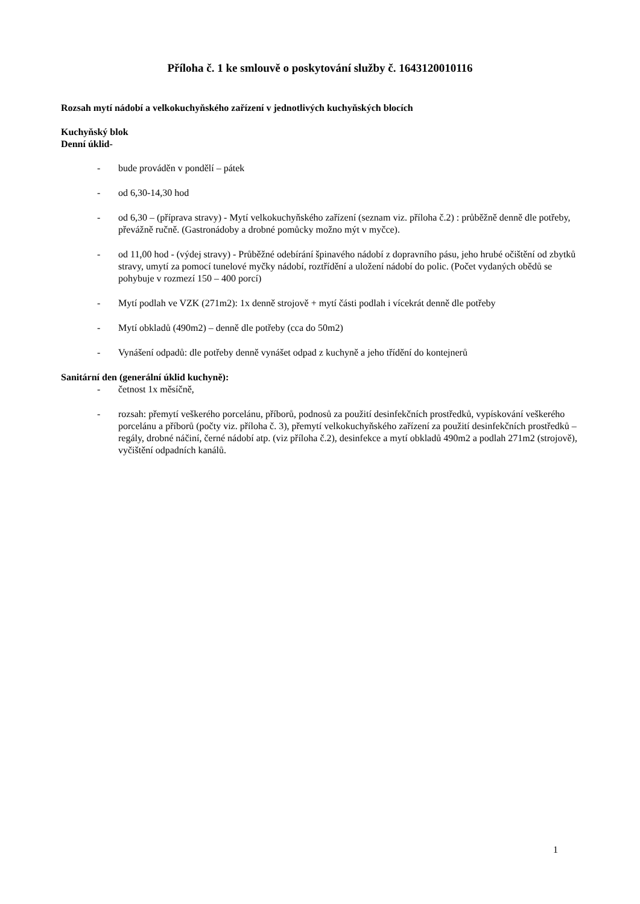Příloha č. 1 ke smlouvě o poskytování služby č. 1643120010116
Rozsah mytí nádobí a velkokuchyňského zařízení v jednotlivých kuchyňských blocích
Kuchyňský blok
Denní úklid-
- bude prováděn v pondělí – pátek
- od 6,30-14,30 hod
- od 6,30 – (příprava stravy) - Mytí velkokuchyňského zařízení (seznam viz. příloha č.2) : průběžně denně dle potřeby, převážně ručně. (Gastronádoby a drobné pomůcky možno mýt v myčce).
- od 11,00 hod - (výdej stravy) - Průběžné odebírání špinavého nádobí z dopravního pásu, jeho hrubé očištění od zbytků stravy, umytí za pomocí tunelové myčky nádobí, roztřídění a uložení nádobí do polic. (Počet vydaných obědů se pohybuje v rozmezí 150 – 400 porcí)
- Mytí podlah ve VZK (271m2): 1x denně strojově + mytí části podlah i vícekrát denně dle potřeby
- Mytí obkladů (490m2) – denně dle potřeby (cca do 50m2)
- Vynášení odpadů: dle potřeby denně vynášet odpad z kuchyně a jeho třídění do kontejnerů
Sanitární den (generální úklid kuchyně):
- četnost 1x měsíčně,
- rozsah: přemytí veškerého porcelánu, příborů, podnosů za použití desinfekčních prostředků, vypískování veškerého porcelánu a příborů (počty viz. příloha č. 3), přemytí velkokuchyňského zařízení za použití desinfekčních prostředků – regály, drobné náčiní, černé nádobí atp. (viz příloha č.2), desinfekce a mytí obkladů 490m2 a podlah 271m2 (strojově), vyčištění odpadních kanálů.
1